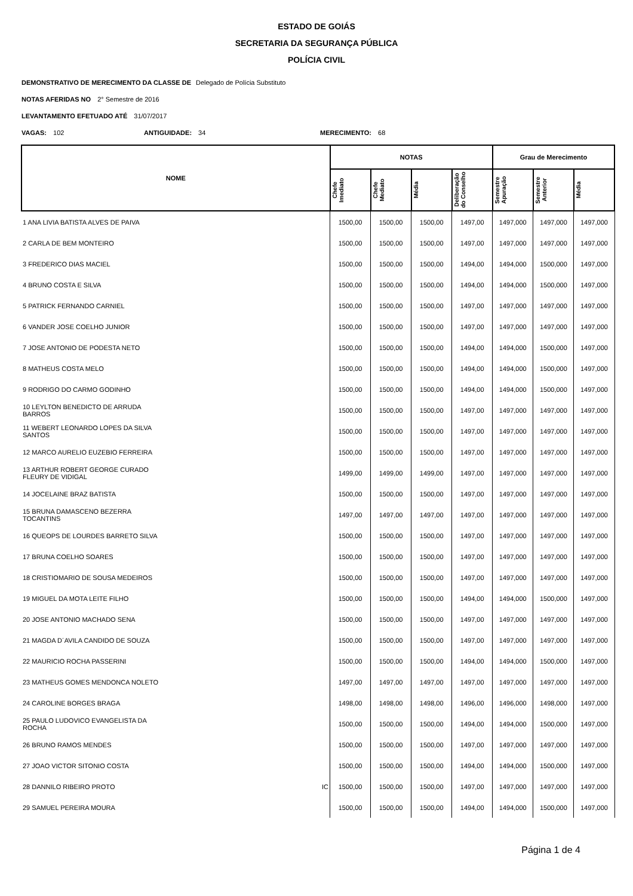ESTADO DE GOIÁS
SECRETARIA DA SEGURANÇA PÚBLICA
POLÍCIA CIVIL
DEMONSTRATIVO DE MERECIMENTO DA CLASSE DE Delegado de Polícia Substituto
NOTAS AFERIDAS NO 2° Semestre de 2016
LEVANTAMENTO EFETUADO ATÉ 31/07/2017
VAGAS: 102 ANTIGUIDADE: 34 MERECIMENTO: 68
| NOME | NOTAS | | | | Grau de Merecimento | | |
| --- | --- | --- | --- | --- | --- | --- | --- |
| | Chefe Imediato | Chefe Mediato | Média | Deliberação do Conselho | Semestre Apuração | Semestre Anterior | Média |
| 1 ANA LIVIA BATISTA ALVES DE PAIVA | 1500,00 | 1500,00 | 1500,00 | 1497,00 | 1497,000 | 1497,000 | 1497,000 |
| 2 CARLA DE BEM MONTEIRO | 1500,00 | 1500,00 | 1500,00 | 1497,00 | 1497,000 | 1497,000 | 1497,000 |
| 3 FREDERICO DIAS MACIEL | 1500,00 | 1500,00 | 1500,00 | 1494,00 | 1494,000 | 1500,000 | 1497,000 |
| 4 BRUNO COSTA E SILVA | 1500,00 | 1500,00 | 1500,00 | 1494,00 | 1494,000 | 1500,000 | 1497,000 |
| 5 PATRICK FERNANDO CARNIEL | 1500,00 | 1500,00 | 1500,00 | 1497,00 | 1497,000 | 1497,000 | 1497,000 |
| 6 VANDER JOSE COELHO JUNIOR | 1500,00 | 1500,00 | 1500,00 | 1497,00 | 1497,000 | 1497,000 | 1497,000 |
| 7 JOSE ANTONIO DE PODESTA NETO | 1500,00 | 1500,00 | 1500,00 | 1494,00 | 1494,000 | 1500,000 | 1497,000 |
| 8 MATHEUS COSTA MELO | 1500,00 | 1500,00 | 1500,00 | 1494,00 | 1494,000 | 1500,000 | 1497,000 |
| 9 RODRIGO DO CARMO GODINHO | 1500,00 | 1500,00 | 1500,00 | 1494,00 | 1494,000 | 1500,000 | 1497,000 |
| 10 LEYLTON BENEDICTO DE ARRUDA BARROS | 1500,00 | 1500,00 | 1500,00 | 1497,00 | 1497,000 | 1497,000 | 1497,000 |
| 11 WEBERT LEONARDO LOPES DA SILVA SANTOS | 1500,00 | 1500,00 | 1500,00 | 1497,00 | 1497,000 | 1497,000 | 1497,000 |
| 12 MARCO AURELIO EUZEBIO FERREIRA | 1500,00 | 1500,00 | 1500,00 | 1497,00 | 1497,000 | 1497,000 | 1497,000 |
| 13 ARTHUR ROBERT GEORGE CURADO FLEURY DE VIDIGAL | 1499,00 | 1499,00 | 1499,00 | 1497,00 | 1497,000 | 1497,000 | 1497,000 |
| 14 JOCELAINE BRAZ BATISTA | 1500,00 | 1500,00 | 1500,00 | 1497,00 | 1497,000 | 1497,000 | 1497,000 |
| 15 BRUNA DAMASCENO BEZERRA TOCANTINS | 1497,00 | 1497,00 | 1497,00 | 1497,00 | 1497,000 | 1497,000 | 1497,000 |
| 16 QUEOPS DE LOURDES BARRETO SILVA | 1500,00 | 1500,00 | 1500,00 | 1497,00 | 1497,000 | 1497,000 | 1497,000 |
| 17 BRUNA COELHO SOARES | 1500,00 | 1500,00 | 1500,00 | 1497,00 | 1497,000 | 1497,000 | 1497,000 |
| 18 CRISTIOMARIO DE SOUSA MEDEIROS | 1500,00 | 1500,00 | 1500,00 | 1497,00 | 1497,000 | 1497,000 | 1497,000 |
| 19 MIGUEL DA MOTA LEITE FILHO | 1500,00 | 1500,00 | 1500,00 | 1494,00 | 1494,000 | 1500,000 | 1497,000 |
| 20 JOSE ANTONIO MACHADO SENA | 1500,00 | 1500,00 | 1500,00 | 1497,00 | 1497,000 | 1497,000 | 1497,000 |
| 21 MAGDA D´AVILA CANDIDO DE SOUZA | 1500,00 | 1500,00 | 1500,00 | 1497,00 | 1497,000 | 1497,000 | 1497,000 |
| 22 MAURICIO ROCHA PASSERINI | 1500,00 | 1500,00 | 1500,00 | 1494,00 | 1494,000 | 1500,000 | 1497,000 |
| 23 MATHEUS GOMES MENDONCA NOLETO | 1497,00 | 1497,00 | 1497,00 | 1497,00 | 1497,000 | 1497,000 | 1497,000 |
| 24 CAROLINE BORGES BRAGA | 1498,00 | 1498,00 | 1498,00 | 1496,00 | 1496,000 | 1498,000 | 1497,000 |
| 25 PAULO LUDOVICO EVANGELISTA DA ROCHA | 1500,00 | 1500,00 | 1500,00 | 1494,00 | 1494,000 | 1500,000 | 1497,000 |
| 26 BRUNO RAMOS MENDES | 1500,00 | 1500,00 | 1500,00 | 1497,00 | 1497,000 | 1497,000 | 1497,000 |
| 27 JOAO VICTOR SITONIO COSTA | 1500,00 | 1500,00 | 1500,00 | 1494,00 | 1494,000 | 1500,000 | 1497,000 |
| 28 DANNILO RIBEIRO PROTO IC | 1500,00 | 1500,00 | 1500,00 | 1497,00 | 1497,000 | 1497,000 | 1497,000 |
| 29 SAMUEL PEREIRA MOURA | 1500,00 | 1500,00 | 1500,00 | 1494,00 | 1494,000 | 1500,000 | 1497,000 |
Página 1 de 4